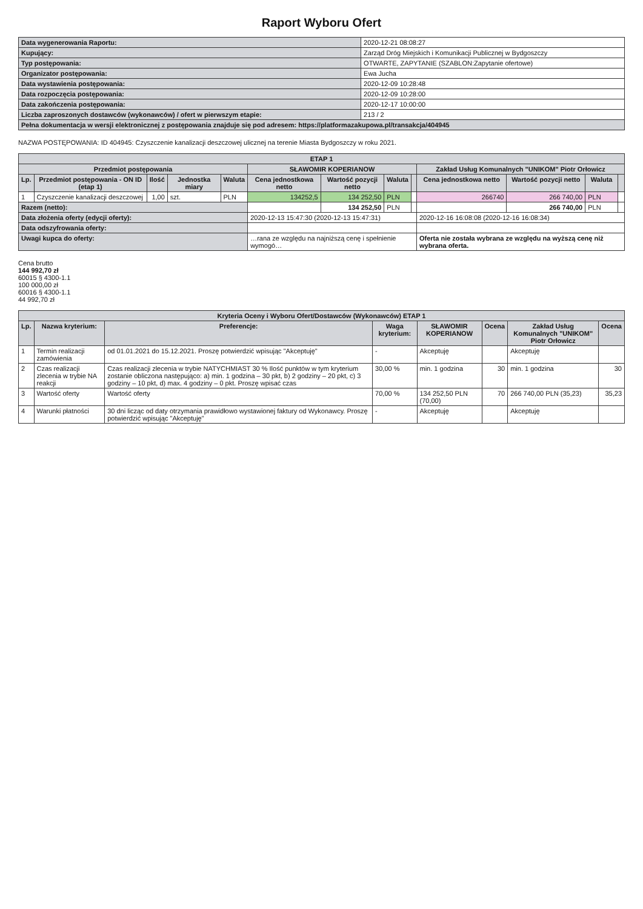Raport Wyboru Ofert
| Data wygenerowania Raportu: | 2020-12-21 08:08:27 |
| Kupujący: | Zarząd Dróg Miejskich i Komunikacji Publicznej w Bydgoszczy |
| Typ postępowania: | OTWARTE, ZAPYTANIE (SZABLON:Zapytanie ofertowe) |
| Organizator postępowania: | Ewa Jucha |
| Data wystawienia postępowania: | 2020-12-09 10:28:48 |
| Data rozpoczęcia postępowania: | 2020-12-09 10:28:00 |
| Data zakończenia postępowania: | 2020-12-17 10:00:00 |
| Liczba zaproszonych dostawców (wykonawców) / ofert w pierwszym etapie: | 213 / 2 |
| Pełna dokumentacja w wersji elektronicznej z postępowania znajduje się pod adresem: https://platformazakupowa.pl/transakcja/404945 | |
NAZWA POSTĘPOWANIA: ID 404945: Czyszczenie kanalizacji deszczowej ulicznej na terenie Miasta Bydgoszczy w roku 2021.
| ETAP 1 | | | | | | | | | | | | |
| --- | --- | --- | --- | --- | --- | --- | --- | --- | --- | --- | --- | --- |
| Przedmiot postępowania | | | | | SŁAWOMIR KOPERIANOW | | | | Zakład Usług Komunalnych "UNIKOM" Piotr Orłowicz | | | |
| Lp. | Przedmiot postępowania - ON ID (etap 1) | Ilość | Jednostka miary | Waluta | Cena jednostkowa netto | Wartość pozycji netto | Waluta | | Cena jednostkowa netto | Wartość pozycji netto | Waluta | |
| 1 | Czyszczenie kanalizacji deszczowej | 1,00 | szt. | PLN | 134252,5 | 134 252,50 | PLN | | 266740 | 266 740,00 | PLN | |
| Razem (netto): | | | | | | 134 252,50 | PLN | | | 266 740,00 | PLN | |
| Data złożenia oferty (edycji oferty): | | | | | 2020-12-13 15:47:30 (2020-12-13 15:47:31) | | | | 2020-12-16 16:08:08 (2020-12-16 16:08:34) | | | |
| Data odszyfrowania oferty: | | | | | | | | | | | | |
| Uwagi kupca do oferty: | | | | | …rana ze względu na najniższą cenę i spełnienie wymogó… | | | | Oferta nie została wybrana ze względu na wyższą cenę niż wybrana oferta. | | | |
Cena brutto
144 992,70 zł
60015 § 4300-1.1
100 000,00 zł
60016 § 4300-1.1
44 992,70 zł
| Kryteria Oceny i Wyboru Ofert/Dostawców (Wykonawców) ETAP 1 | | | | | | | |
| --- | --- | --- | --- | --- | --- | --- | --- |
| Lp. | Nazwa kryterium: | Preferencje: | Waga kryterium: | SŁAWOMIR KOPERIANOW | Ocena | Zakład Usług Komunalnych "UNIKOM" Piotr Orłowicz | Ocena |
| 1 | Termin realizacji zamówienia | od 01.01.2021 do 15.12.2021. Proszę potwierdzić wpisując "Akceptuję" | - | Akceptuję | | Akceptuję | |
| 2 | Czas realizacji zlecenia w trybie NA reakcji | Czas realizacji zlecenia w trybie NATYCHMIAST 30 % Ilość punktów w tym kryterium zostanie obliczona następująco: a) min. 1 godzina – 30 pkt, b) 2 godziny – 20 pkt, c) 3 godziny – 10 pkt, d) max. 4 godziny – 0 pkt. Proszę wpisać czas | 30,00 % | min. 1 godzina | 30 | min. 1 godzina | 30 |
| 3 | Wartość oferty | Wartość oferty | 70,00 % | 134 252,50 PLN (70,00) | 70 | 266 740,00 PLN (35,23) | 35,23 |
| 4 | Warunki płatności | 30 dni licząc od daty otrzymania prawidłowo wystawionej faktury od Wykonawcy. Proszę potwierdzić wpisując "Akceptuję" | - | Akceptuję | | Akceptuję | |